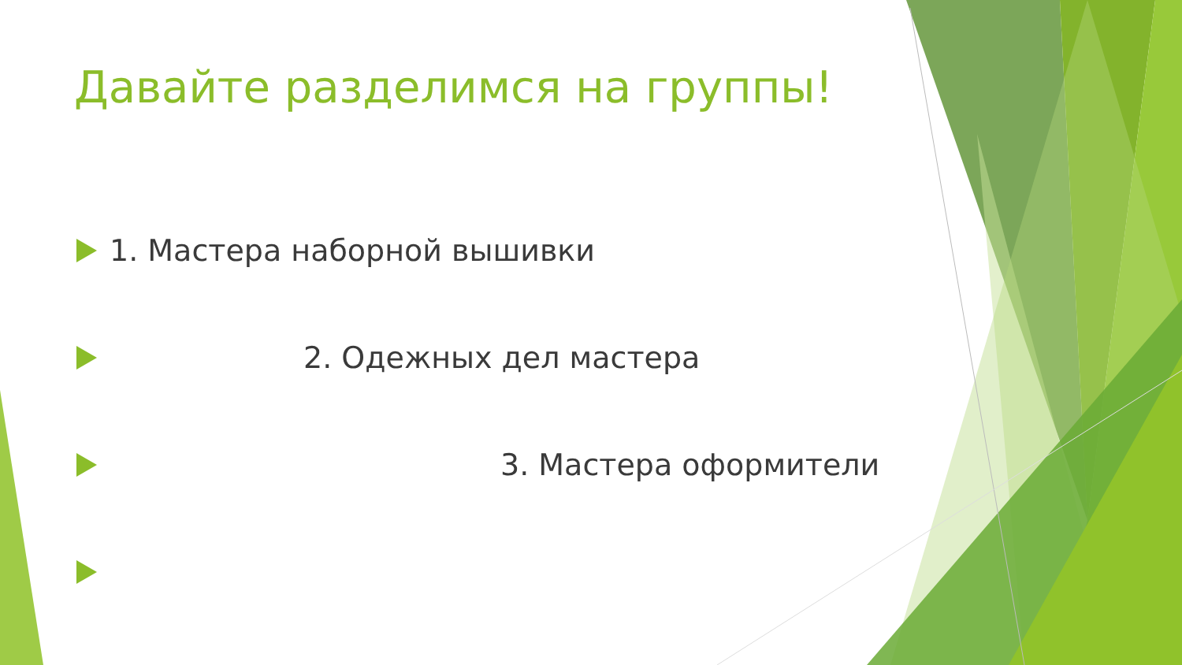Давайте разделимся на группы!
1. Мастера наборной вышивки
2. Одежных дел мастера
3. Мастера оформители